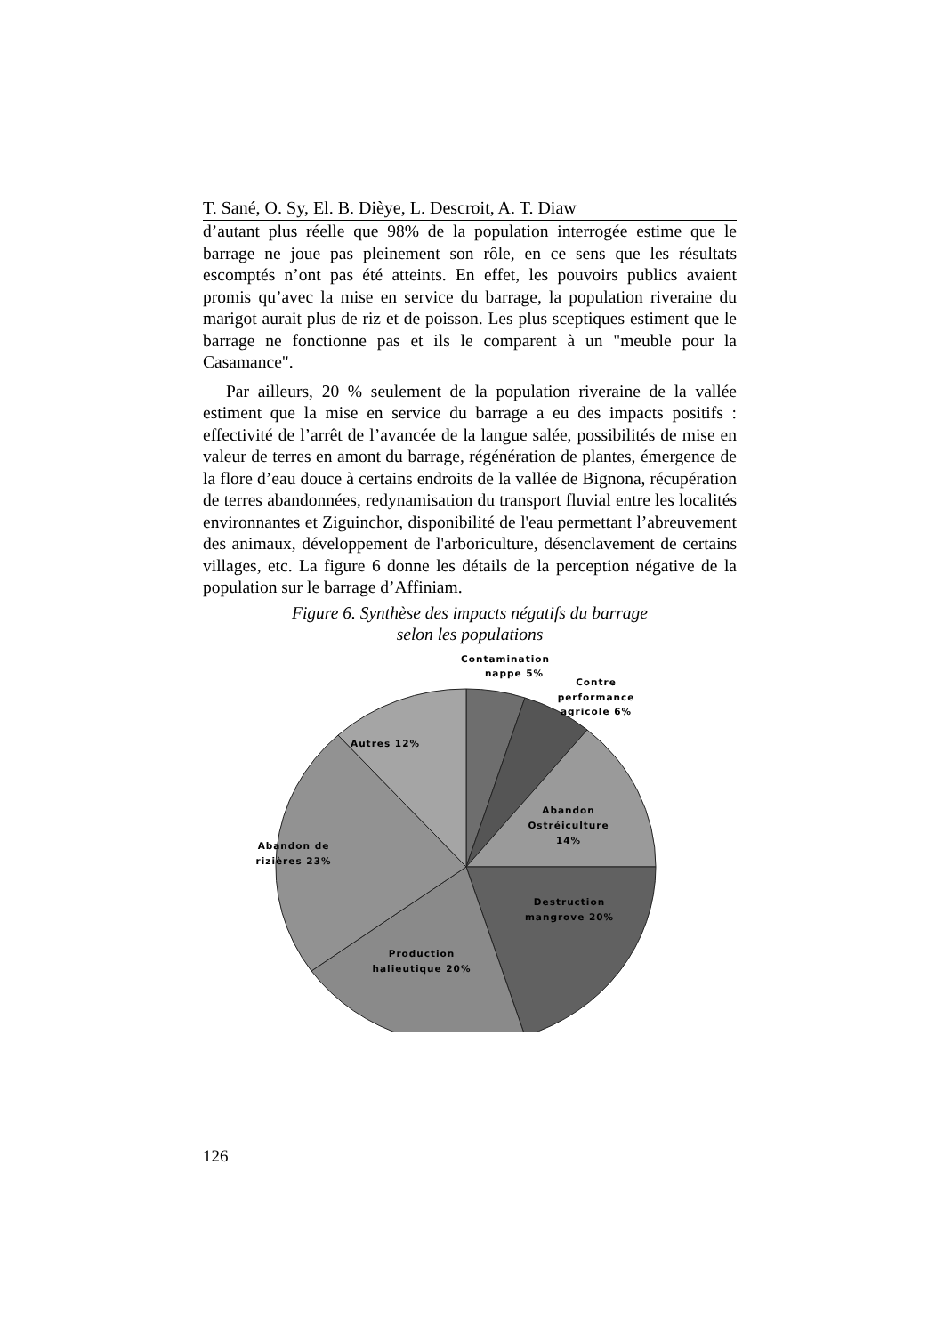T. Sané, O. Sy, El. B. Dièye, L. Descroit, A. T. Diaw
d’autant plus réelle que 98% de la population interrogée estime que le barrage ne joue pas pleinement son rôle, en ce sens que les résultats escomptés n’ont pas été atteints. En effet, les pouvoirs publics avaient promis qu’avec la mise en service du barrage, la population riveraine du marigot aurait plus de riz et de poisson. Les plus sceptiques estiment que le barrage ne fonctionne pas et ils le comparent à un "meuble pour la Casamance".
Par ailleurs, 20 % seulement de la population riveraine de la vallée estiment que la mise en service du barrage a eu des impacts positifs : effectivité de l’arrêt de l’avancée de la langue salée, possibilités de mise en valeur de terres en amont du barrage, régénération de plantes, émergence de la flore d’eau douce à certains endroits de la vallée de Bignona, récupération de terres abandonnées, redynamisation du transport fluvial entre les localités environnantes et Ziguinchor, disponibilité de l'eau permettant l’abreuvement des animaux, développement de l'arboriculture, désenclavement de certains villages, etc. La figure 6 donne les détails de la perception négative de la population sur le barrage d’Affiniam.
Figure 6. Synthèse des impacts négatifs du barrage
selon les populations
Contamination
nappe 5%
Contre
performance
agricole 6%
Autres 12%
Abandon
Ostréiculture
14%
Abandon de
rizières 23%
Destruction
mangrove 20%
Production
halieutique 20%
126